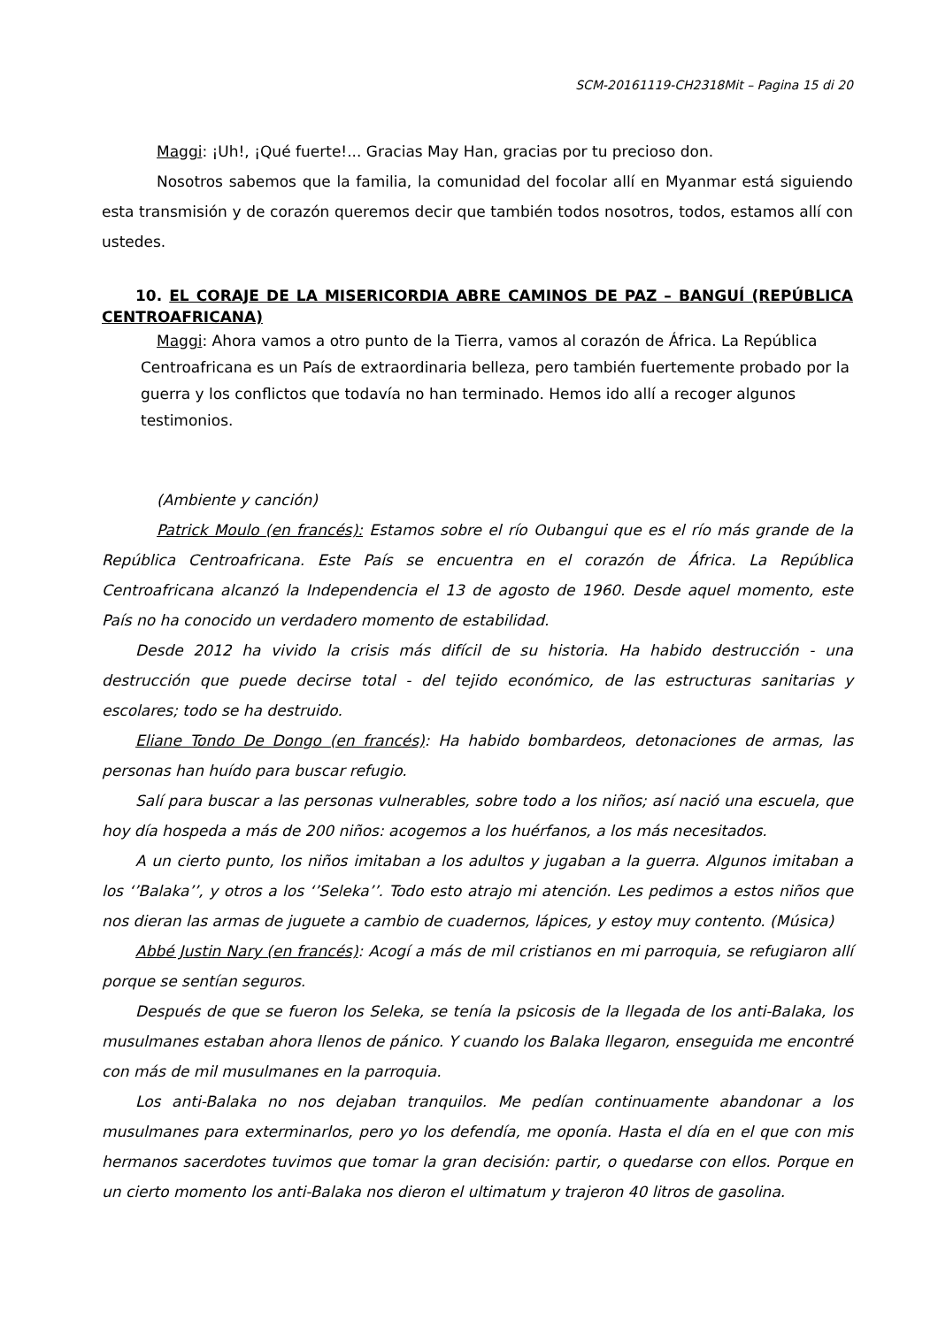SCM-20161119-CH2318Mit – Pagina 15 di 20
Maggi: ¡Uh!, ¡Qué fuerte!... Gracias May Han, gracias por tu precioso don.
Nosotros sabemos que la familia, la comunidad del focolar allí en Myanmar está siguiendo esta transmisión y de corazón queremos decir que también todos nosotros, todos, estamos allí con ustedes.
10. EL CORAJE DE LA MISERICORDIA ABRE CAMINOS DE PAZ – BANGUÍ (REPÚBLICA CENTROAFRICANA)
Maggi: Ahora vamos a otro punto de la Tierra, vamos al corazón de África. La República Centroafricana es un País de extraordinaria belleza, pero también fuertemente probado por la guerra y los conflictos que todavía no han terminado. Hemos ido allí a recoger algunos testimonios.
(Ambiente y canción)
Patrick Moulo (en francés): Estamos sobre el río Oubangui que es el río más grande de la República Centroafricana. Este País se encuentra en el corazón de África. La República Centroafricana alcanzó la Independencia el 13 de agosto de 1960. Desde aquel momento, este País no ha conocido un verdadero momento de estabilidad.
Desde 2012 ha vivido la crisis más difícil de su historia. Ha habido destrucción - una destrucción que puede decirse total - del tejido económico, de las estructuras sanitarias y escolares; todo se ha destruido.
Eliane Tondo De Dongo (en francés): Ha habido bombardeos, detonaciones de armas, las personas han huído para buscar refugio.
Salí para buscar a las personas vulnerables, sobre todo a los niños; así nació una escuela, que hoy día hospeda a más de 200 niños: acogemos a los huérfanos, a los más necesitados.
A un cierto punto, los niños imitaban a los adultos y jugaban a la guerra. Algunos imitaban a los ‘’Balaka’’, y otros a los ‘’Seleka’’. Todo esto atrajo mi atención. Les pedimos a estos niños que nos dieran las armas de juguete a cambio de cuadernos, lápices, y estoy muy contento. (Música)
Abbé Justin Nary (en francés): Acogí a más de mil cristianos en mi parroquia, se refugiaron allí porque se sentían seguros.
Después de que se fueron los Seleka, se tenía la psicosis de la llegada de los anti-Balaka, los musulmanes estaban ahora llenos de pánico. Y cuando los Balaka llegaron, enseguida me encontré con más de mil musulmanes en la parroquia.
Los anti-Balaka no nos dejaban tranquilos. Me pedían continuamente abandonar a los musulmanes para exterminarlos, pero yo los defendía, me oponía. Hasta el día en el que con mis hermanos sacerdotes tuvimos que tomar la gran decisión: partir, o quedarse con ellos. Porque en un cierto momento los anti-Balaka nos dieron el ultimatum y trajeron 40 litros de gasolina.